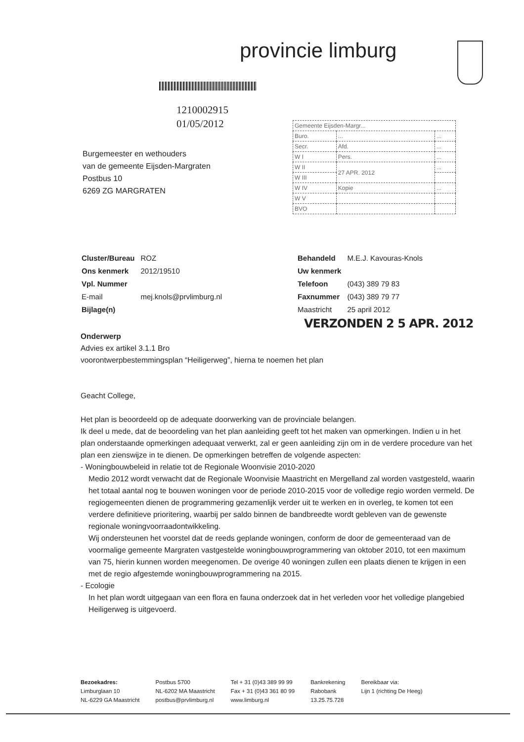provincie limburg
1210002915
01/05/2012
Burgemeester en wethouders
van de gemeente Eijsden-Margraten
Postbus 10
6269 ZG MARGRATEN
| Gemeente Eijsden-Margr... | | |
| Buro. | ... | ... |
| Secr. | Afd. | ... |
| W I | Pers. | ... |
| W II | 27 APR. 2012 | ... |
| W III | | |
| W IV | Kopie | ... |
| W V | | |
| BVO | | |
| Cluster/Bureau | ROZ |
| Ons kenmerk | 2012/19510 |
| Vpl. Nummer | |
| E-mail | mej.knols@prvlimburg.nl |
| Bijlage(n) | |
| Behandeld | M.E.J. Kavouras-Knols |
| Uw kenmerk | |
| Telefoon | (043) 389 79 83 |
| Faxnummer | (043) 389 79 77 |
| Maastricht | 25 april 2012 |
VERZONDEN 2 5 APR. 2012
Onderwerp
Advies ex artikel 3.1.1 Bro
voorontwerpbestemmingsplan “Heiligerweg”, hierna te noemen het plan
Geacht College,
Het plan is beoordeeld op de adequate doorwerking van de provinciale belangen.
Ik deel u mede, dat de beoordeling van het plan aanleiding geeft tot het maken van opmerkingen. Indien u in het plan onderstaande opmerkingen adequaat verwerkt, zal er geen aanleiding zijn om in de verdere procedure van het plan een zienswijze in te dienen. De opmerkingen betreffen de volgende aspecten:
- Woningbouwbeleid in relatie tot de Regionale Woonvisie 2010-2020
Medio 2012 wordt verwacht dat de Regionale Woonvisie Maastricht en Mergelland zal worden vastgesteld, waarin het totaal aantal nog te bouwen woningen voor de periode 2010-2015 voor de volledige regio worden vermeld. De regiogemeenten dienen de programmering gezamenlijk verder uit te werken en in overleg, te komen tot een verdere definitieve prioritering, waarbij per saldo binnen de bandbreedte wordt gebleven van de gewenste regionale woningvoorraadontwikkeling.
Wij ondersteunen het voorstel dat de reeds geplande woningen, conform de door de gemeenteraad van de voormalige gemeente Margraten vastgestelde woningbouwprogrammering van oktober 2010, tot een maximum van 75, hierin kunnen worden meegenomen. De overige 40 woningen zullen een plaats dienen te krijgen in een met de regio afgestemde woningbouwprogrammering na 2015.
- Ecologie
In het plan wordt uitgegaan van een flora en fauna onderzoek dat in het verleden voor het volledige plangebied Heiligerweg is uitgevoerd.
Bezoekadres:
Limburglaan 10
NL-6229 GA Maastricht
Postbus 5700
NL-6202 MA Maastricht
postbus@prvlimburg.nl
Tel + 31 (0)43 389 99 99
Fax + 31 (0)43 361 80 99
www.limburg.nl
Bankrekening
Rabobank
13.25.75.728
Bereikbaar via:
Lijn 1 (richting De Heeg)